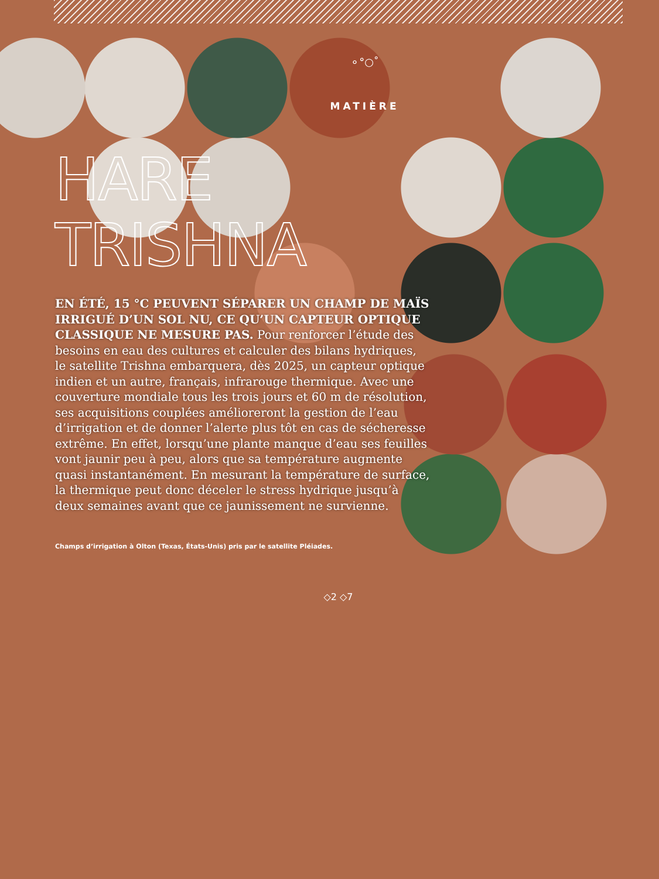⚬°○˚
MATIÈRE
HARE
TRISHNA
EN ÉTÉ, 15 °C PEUVENT SÉPARER UN CHAMP DE MAÏS IRRIGUÉ D’UN SOL NU, CE QU’UN CAPTEUR OPTIQUE CLASSIQUE NE MESURE PAS. Pour renforcer l’étude des besoins en eau des cultures et calculer des bilans hydriques, le satellite Trishna embarquera, dès 2025, un capteur optique indien et un autre, français, infrarouge thermique. Avec une couverture mondiale tous les trois jours et 60 m de résolution, ses acquisitions couplées amélioreront la gestion de l’eau d’irrigation et de donner l’alerte plus tôt en cas de sécheresse extrême. En effet, lorsqu’une plante manque d’eau ses feuilles vont jaunir peu à peu, alors que sa température augmente quasi instantanément. En mesurant la température de surface, la thermique peut donc déceler le stress hydrique jusqu’à deux semaines avant que ce jaunissement ne survienne.
Champs d’irrigation à Olton (Texas, États-Unis) pris par le satellite Pléiades.
◇2 ◇7